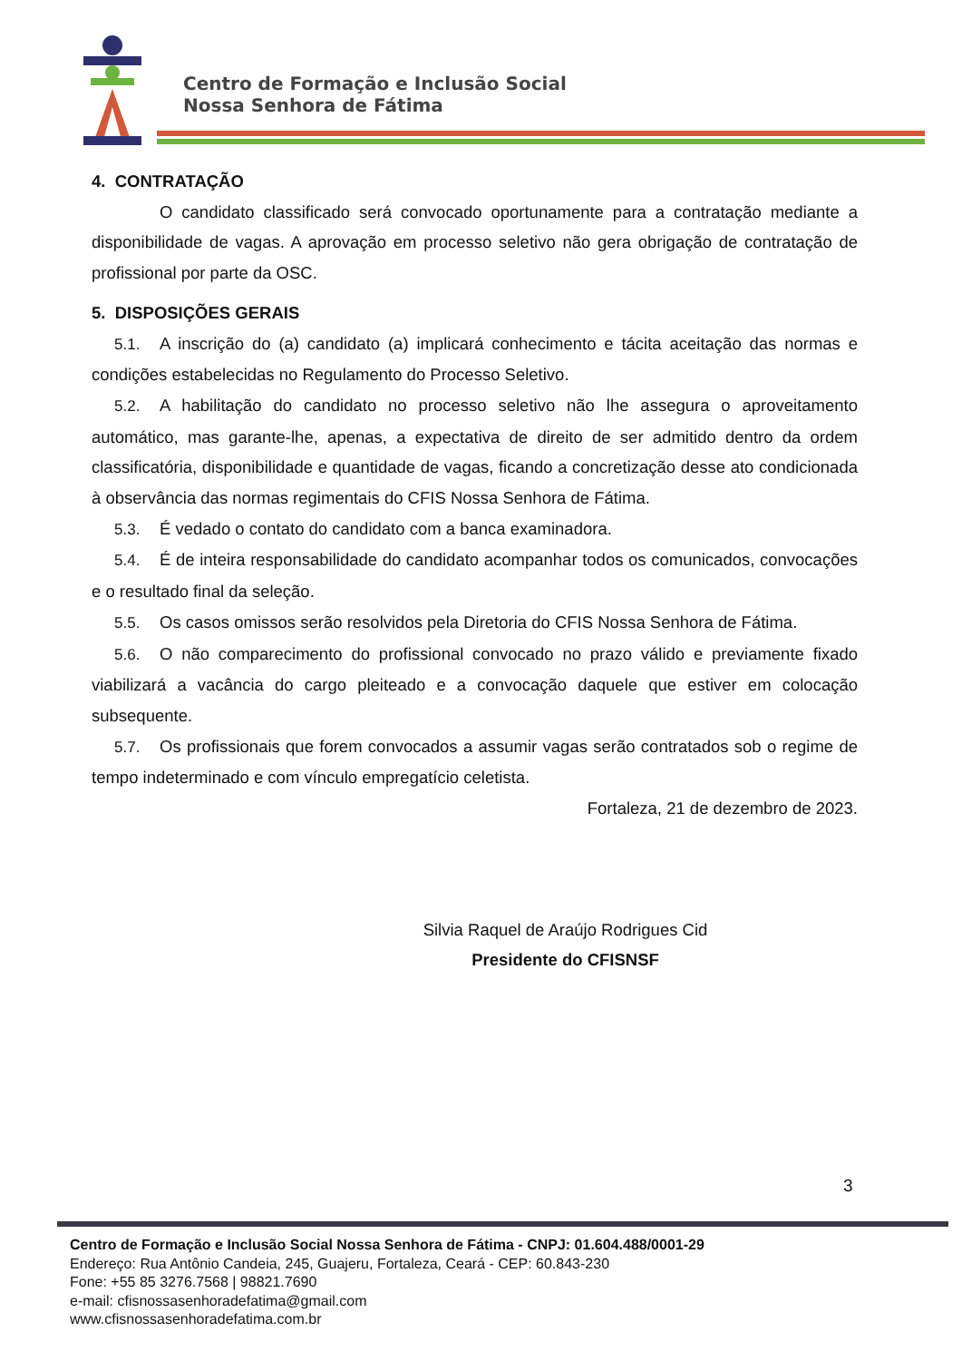Centro de Formação e Inclusão Social
Nossa Senhora de Fátima
4. CONTRATAÇÃO
O candidato classificado será convocado oportunamente para a contratação mediante a disponibilidade de vagas. A aprovação em processo seletivo não gera obrigação de contratação de profissional por parte da OSC.
5. DISPOSIÇÕES GERAIS
5.1. A inscrição do (a) candidato (a) implicará conhecimento e tácita aceitação das normas e condições estabelecidas no Regulamento do Processo Seletivo.
5.2. A habilitação do candidato no processo seletivo não lhe assegura o aproveitamento automático, mas garante-lhe, apenas, a expectativa de direito de ser admitido dentro da ordem classificatória, disponibilidade e quantidade de vagas, ficando a concretização desse ato condicionada à observância das normas regimentais do CFIS Nossa Senhora de Fátima.
5.3. É vedado o contato do candidato com a banca examinadora.
5.4. É de inteira responsabilidade do candidato acompanhar todos os comunicados, convocações e o resultado final da seleção.
5.5. Os casos omissos serão resolvidos pela Diretoria do CFIS Nossa Senhora de Fátima.
5.6. O não comparecimento do profissional convocado no prazo válido e previamente fixado viabilizará a vacância do cargo pleiteado e a convocação daquele que estiver em colocação subsequente.
5.7. Os profissionais que forem convocados a assumir vagas serão contratados sob o regime de tempo indeterminado e com vínculo empregatício celetista.
Fortaleza, 21 de dezembro de 2023.
Silvia Raquel de Araújo Rodrigues Cid
Presidente do CFISNSF
3
Centro de Formação e Inclusão Social Nossa Senhora de Fátima - CNPJ: 01.604.488/0001-29
Endereço: Rua Antônio Candeia, 245, Guajeru, Fortaleza, Ceará - CEP: 60.843-230
Fone: +55 85 3276.7568 | 98821.7690
e-mail: cfisnossasenhoradefatima@gmail.com
www.cfisnossasenhoradefatima.com.br